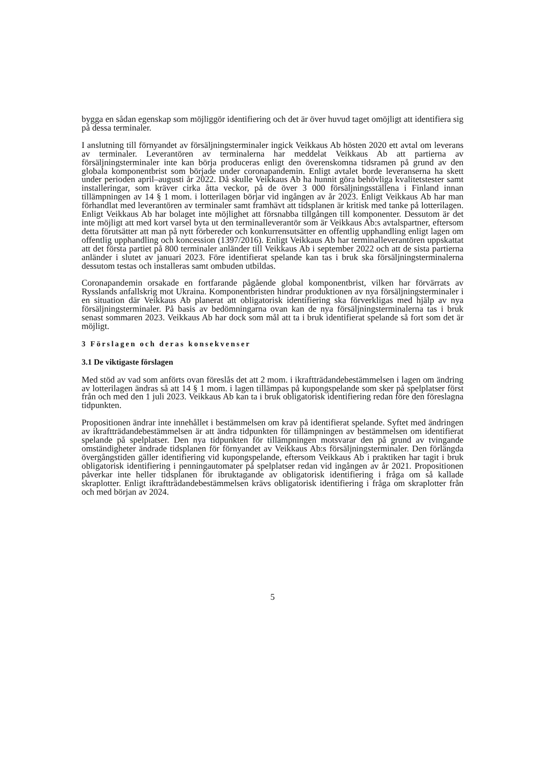bygga en sådan egenskap som möjliggör identifiering och det är över huvud taget omöjligt att identifiera sig på dessa terminaler.
I anslutning till förnyandet av försäljningsterminaler ingick Veikkaus Ab hösten 2020 ett avtal om leverans av terminaler. Leverantören av terminalerna har meddelat Veikkaus Ab att partierna av försäljningsterminaler inte kan börja produceras enligt den överenskomna tidsramen på grund av den globala komponentbrist som började under coronapandemin. Enligt avtalet borde leveranserna ha skett under perioden april–augusti år 2022. Då skulle Veikkaus Ab ha hunnit göra behövliga kvalitetstester samt installeringar, som kräver cirka åtta veckor, på de över 3 000 försäljningsställena i Finland innan tillämpningen av 14 § 1 mom. i lotterilagen börjar vid ingången av år 2023. Enligt Veikkaus Ab har man förhandlat med leverantören av terminaler samt framhävt att tidsplanen är kritisk med tanke på lotterilagen. Enligt Veikkaus Ab har bolaget inte möjlighet att försnabba tillgången till komponenter. Dessutom är det inte möjligt att med kort varsel byta ut den terminalleverantör som är Veikkaus Ab:s avtalspartner, eftersom detta förutsätter att man på nytt förbereder och konkurrensutsätter en offentlig upphandling enligt lagen om offentlig upphandling och koncession (1397/2016). Enligt Veikkaus Ab har terminalleverantören uppskattat att det första partiet på 800 terminaler anländer till Veikkaus Ab i september 2022 och att de sista partierna anländer i slutet av januari 2023. Före identifierat spelande kan tas i bruk ska försäljningsterminalerna dessutom testas och installeras samt ombuden utbildas.
Coronapandemin orsakade en fortfarande pågående global komponentbrist, vilken har förvärrats av Rysslands anfallskrig mot Ukraina. Komponentbristen hindrar produktionen av nya försäljningsterminaler i en situation där Veikkaus Ab planerat att obligatorisk identifiering ska förverkligas med hjälp av nya försäljningsterminaler. På basis av bedömningarna ovan kan de nya försäljningsterminalerna tas i bruk senast sommaren 2023. Veikkaus Ab har dock som mål att ta i bruk identifierat spelande så fort som det är möjligt.
3 Förslagen och deras konsekvenser
3.1 De viktigaste förslagen
Med stöd av vad som anförts ovan föreslås det att 2 mom. i ikraftträdandebestämmelsen i lagen om ändring av lotterilagen ändras så att 14 § 1 mom. i lagen tillämpas på kupongspelande som sker på spelplatser först från och med den 1 juli 2023. Veikkaus Ab kan ta i bruk obligatorisk identifiering redan före den föreslagna tidpunkten.
Propositionen ändrar inte innehållet i bestämmelsen om krav på identifierat spelande. Syftet med ändringen av ikraftträdandebestämmelsen är att ändra tidpunkten för tillämpningen av bestämmelsen om identifierat spelande på spelplatser. Den nya tidpunkten för tillämpningen motsvarar den på grund av tvingande omständigheter ändrade tidsplanen för förnyandet av Veikkaus Ab:s försäljningsterminaler. Den förlängda övergångstiden gäller identifiering vid kupongspelande, eftersom Veikkaus Ab i praktiken har tagit i bruk obligatorisk identifiering i penningautomater på spelplatser redan vid ingången av år 2021. Propositionen påverkar inte heller tidsplanen för ibruktagande av obligatorisk identifiering i fråga om så kallade skraplotter. Enligt ikraftträdandebestämmelsen krävs obligatorisk identifiering i fråga om skraplotter från och med början av 2024.
5